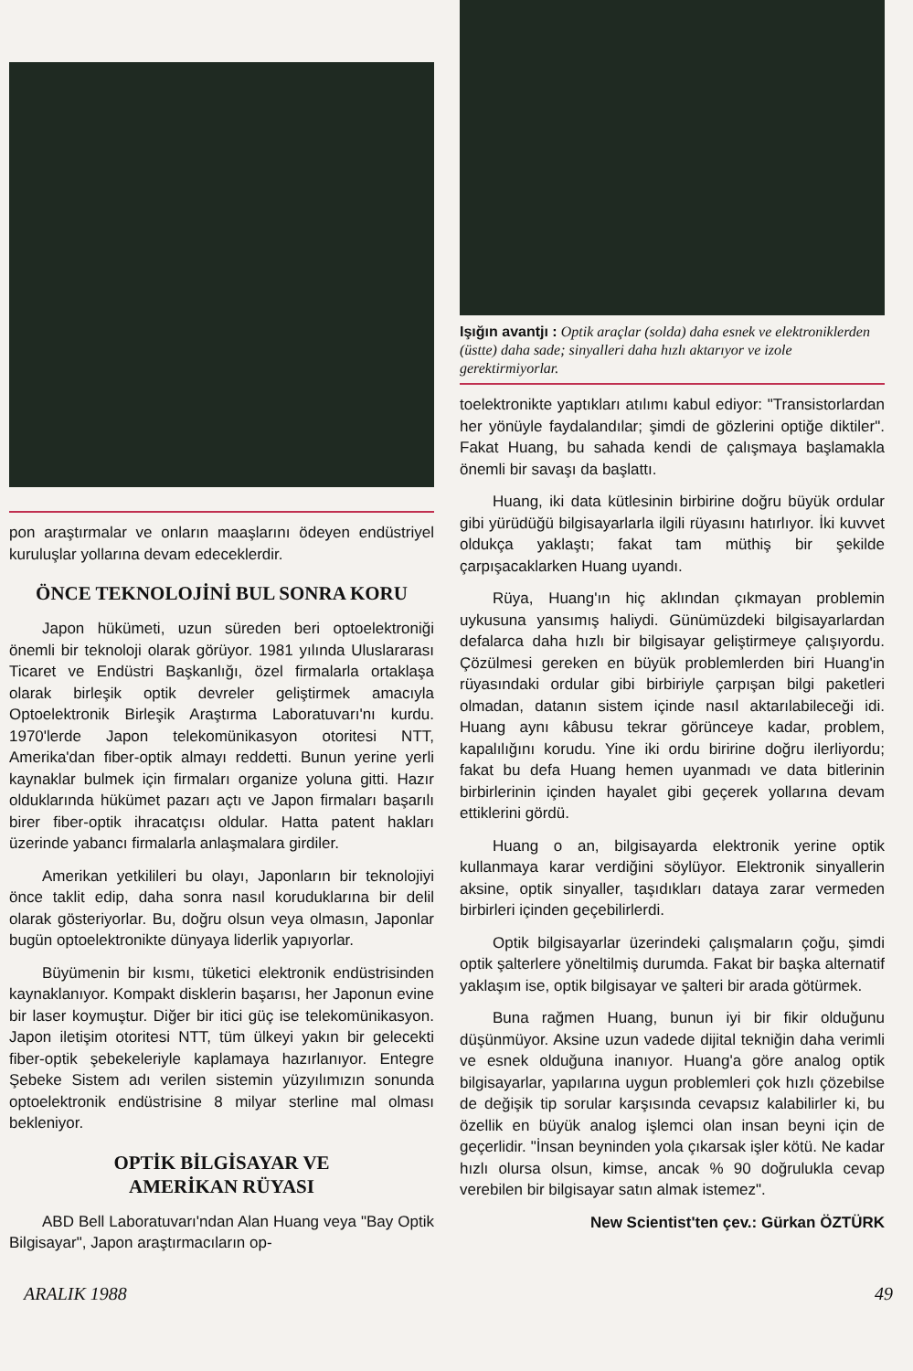pon araştırmalar ve onların maaşlarını ödeyen endüstriyel kuruluşlar yollarına devam edeceklerdir.
ÖNCE TEKNOLOJİNİ BUL SONRA KORU
Japon hükümeti, uzun süreden beri optoelektroniği önemli bir teknoloji olarak görüyor. 1981 yılında Uluslararası Ticaret ve Endüstri Başkanlığı, özel firmalarla ortaklaşa olarak birleşik optik devreler geliştirmek amacıyla Optoelektronik Birleşik Araştırma Laboratuvarı'nı kurdu. 1970'lerde Japon telekomünikasyon otoritesi NTT, Amerika'dan fiber-optik almayı reddetti. Bunun yerine yerli kaynaklar bulmek için firmaları organize yoluna gitti. Hazır olduklarında hükümet pazarı açtı ve Japon firmaları başarılı birer fiber-optik ihracatçısı oldular. Hatta patent hakları üzerinde yabancı firmalarla anlaşmalara girdiler.
Amerikan yetkilileri bu olayı, Japonların bir teknolojiyi önce taklit edip, daha sonra nasıl koruduklarına bir delil olarak gösteriyorlar. Bu, doğru olsun veya olmasın, Japonlar bugün optoelektronikte dünyaya liderlik yapıyorlar.
Büyümenin bir kısmı, tüketici elektronik endüstrisinden kaynaklanıyor. Kompakt disklerin başarısı, her Japonun evine bir laser koymuştur. Diğer bir itici güç ise telekomünikasyon. Japon iletişim otoritesi NTT, tüm ülkeyi yakın bir gelecekti fiber-optik şebekeleriyle kaplamaya hazırlanıyor. Entegre Şebeke Sistem adı verilen sistemin yüzyılımızın sonunda optoelektronik endüstrisine 8 milyar sterline mal olması bekleniyor.
OPTİK BİLGİSAYAR VE
AMERİKAN RÜYASI
ABD Bell Laboratuvarı'ndan Alan Huang veya "Bay Optik Bilgisayar", Japon araştırmacıların op-
Işığın avantjı : Optik araçlar (solda) daha esnek ve elektroniklerden (üstte) daha sade; sinyalleri daha hızlı aktarıyor ve izole gerektirmiyorlar.
toelektronikte yaptıkları atılımı kabul ediyor: "Transistorlardan her yönüyle faydalandılar; şimdi de gözlerini optiğe diktiler". Fakat Huang, bu sahada kendi de çalışmaya başlamakla önemli bir savaşı da başlattı.
Huang, iki data kütlesinin birbirine doğru büyük ordular gibi yürüdüğü bilgisayarlarla ilgili rüyasını hatırlıyor. İki kuvvet oldukça yaklaştı; fakat tam müthiş bir şekilde çarpışacaklarken Huang uyandı.
Rüya, Huang'ın hiç aklından çıkmayan problemin uykusuna yansımış haliydi. Günümüzdeki bilgisayarlardan defalarca daha hızlı bir bilgisayar geliştirmeye çalışıyordu. Çözülmesi gereken en büyük problemlerden biri Huang'in rüyasındaki ordular gibi birbiriyle çarpışan bilgi paketleri olmadan, datanın sistem içinde nasıl aktarılabileceği idi. Huang aynı kâbusu tekrar görünceye kadar, problem, kapalılığını korudu. Yine iki ordu biririne doğru ilerliyordu; fakat bu defa Huang hemen uyanmadı ve data bitlerinin birbirlerinin içinden hayalet gibi geçerek yollarına devam ettiklerini gördü.
Huang o an, bilgisayarda elektronik yerine optik kullanmaya karar verdiğini söylüyor. Elektronik sinyallerin aksine, optik sinyaller, taşıdıkları dataya zarar vermeden birbirleri içinden geçebilirlerdi.
Optik bilgisayarlar üzerindeki çalışmaların çoğu, şimdi optik şalterlere yöneltilmiş durumda. Fakat bir başka alternatif yaklaşım ise, optik bilgisayar ve şalteri bir arada götürmek.
Buna rağmen Huang, bunun iyi bir fikir olduğunu düşünmüyor. Aksine uzun vadede dijital tekniğin daha verimli ve esnek olduğuna inanıyor. Huang'a göre analog optik bilgisayarlar, yapılarına uygun problemleri çok hızlı çözebilse de değişik tip sorular karşısında cevapsız kalabilirler ki, bu özellik en büyük analog işlemci olan insan beyni için de geçerlidir. "İnsan beyninden yola çıkarsak işler kötü. Ne kadar hızlı olursa olsun, kimse, ancak % 90 doğrulukla cevap verebilen bir bilgisayar satın almak istemez".
New Scientist'ten çev.: Gürkan ÖZTÜRK
ARALIK 1988 49